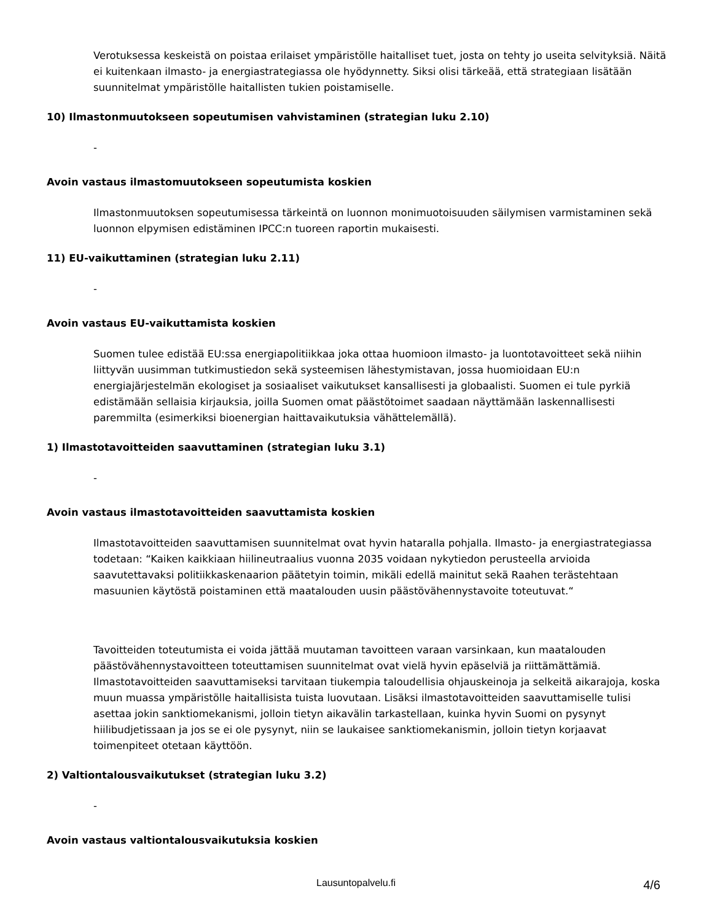Verotuksessa keskeistä on poistaa erilaiset ympäristölle haitalliset tuet, josta on tehty jo useita selvityksiä. Näitä ei kuitenkaan ilmasto- ja energiastrategiassa ole hyödynnetty. Siksi olisi tärkeää, että strategiaan lisätään suunnitelmat ympäristölle haitallisten tukien poistamiselle.
10) Ilmastonmuutokseen sopeutumisen vahvistaminen (strategian luku 2.10)
-
Avoin vastaus ilmastomuutokseen sopeutumista koskien
Ilmastonmuutoksen sopeutumisessa tärkeintä on luonnon monimuotoisuuden säilymisen varmistaminen sekä luonnon elpymisen edistäminen IPCC:n tuoreen raportin mukaisesti.
11) EU-vaikuttaminen (strategian luku 2.11)
-
Avoin vastaus EU-vaikuttamista koskien
Suomen tulee edistää EU:ssa energiapolitiikkaa joka ottaa huomioon ilmasto- ja luontotavoitteet sekä niihin liittyvän uusimman tutkimustiedon sekä systeemisen lähestymistavan, jossa huomioidaan EU:n energiajärjestelmän ekologiset ja sosiaaliset vaikutukset kansallisesti ja globaalisti. Suomen ei tule pyrkiä edistämään sellaisia kirjauksia, joilla Suomen omat päästötoimet saadaan näyttämään laskennallisesti paremmilta (esimerkiksi bioenergian haittavaikutuksia vähättelemällä).
1) Ilmastotavoitteiden saavuttaminen (strategian luku 3.1)
-
Avoin vastaus ilmastotavoitteiden saavuttamista koskien
Ilmastotavoitteiden saavuttamisen suunnitelmat ovat hyvin hataralla pohjalla. Ilmasto- ja energiastrategiassa todetaan: “Kaiken kaikkiaan hiilineutraalius vuonna 2035 voidaan nykytiedon perusteella arvioida saavutettavaksi politiikkaskenaarion päätetyin toimin, mikäli edellä mainitut sekä Raahen terästehtaan masuunien käytöstä poistaminen että maatalouden uusin päästövähennystavoite toteutuvat.“
Tavoitteiden toteutumista ei voida jättää muutaman tavoitteen varaan varsinkaan, kun maatalouden päästövähennystavoitteen toteuttamisen suunnitelmat ovat vielä hyvin epäselviä ja riittämättämiä. Ilmastotavoitteiden saavuttamiseksi tarvitaan tiukempia taloudellisia ohjauskeinoja ja selkeitä aikarajoja, koska muun muassa ympäristölle haitallisista tuista luovutaan. Lisäksi ilmastotavoitteiden saavuttamiselle tulisi asettaa jokin sanktiomekanismi, jolloin tietyn aikavälin tarkastellaan, kuinka hyvin Suomi on pysynyt hiilibudjetissaan ja jos se ei ole pysynyt, niin se laukaisee sanktiomekanismin, jolloin tietyn korjaavat toimenpiteet otetaan käyttöön.
2) Valtiontalousvaikutukset (strategian luku 3.2)
-
Avoin vastaus valtiontalousvaikutuksia koskien
Lausuntopalvelu.fi 4/6